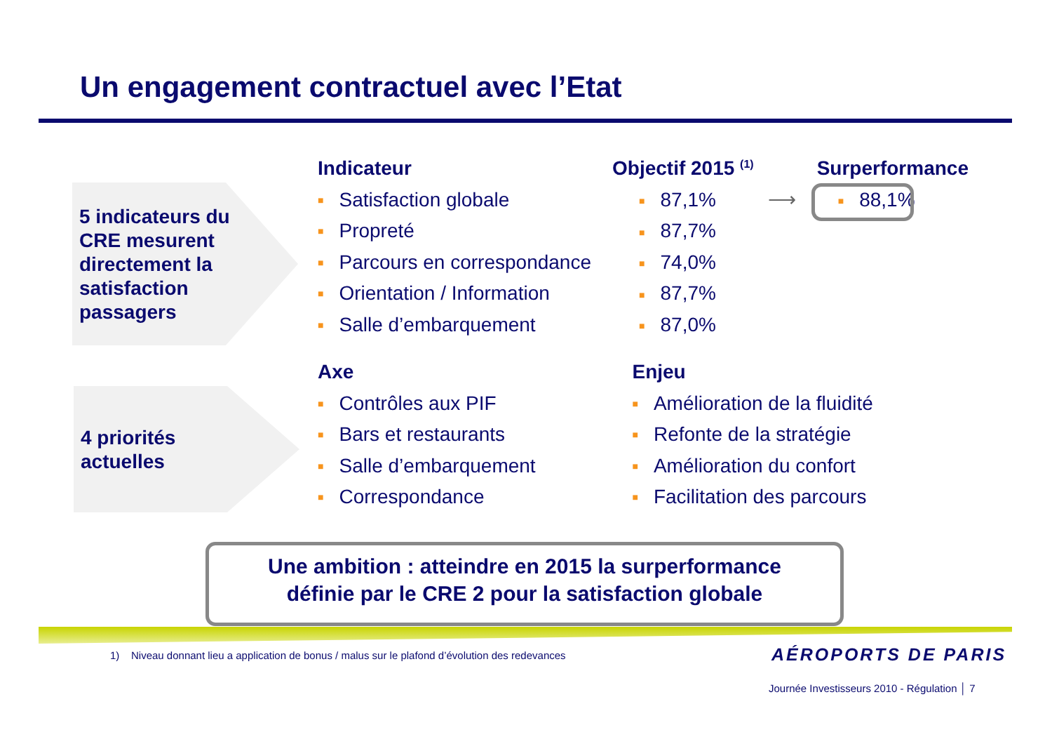Un engagement contractuel avec l’Etat
5 indicateurs du
CRE mesurent
directement la
satisfaction
passagers
4 priorités
actuelles
| Indicateur | | Objectif 2015 <sup>(1)</sup> | | Surperformance |
| --- | --- | --- | --- | --- |
| ■ | Satisfaction globale | ■ 87,1% | ⟶ | ■ 88,1% |
| ■ | Propreté | ■ 87,7% | | |
| ■ | Parcours en correspondance | ■ 74,0% | | |
| ■ | Orientation / Information | ■ 87,7% | | |
| ■ | Salle d’embarquement | ■ 87,0% | | |
| Axe | | Enjeu | |
| --- | --- | --- | --- |
| ■ | Contrôles aux PIF | ■ | Amélioration de la fluidité |
| ■ | Bars et restaurants | ■ | Refonte de la stratégie |
| ■ | Salle d’embarquement | ■ | Amélioration du confort |
| ■ | Correspondance | ■ | Facilitation des parcours |
Une ambition : atteindre en 2015 la surperformance
définie par le CRE 2 pour la satisfaction globale
1) Niveau donnant lieu a application de bonus / malus sur le plafond d’évolution des redevances
AÉROPORTS DE PARIS
Journée Investisseurs 2010 - Régulation │ 7